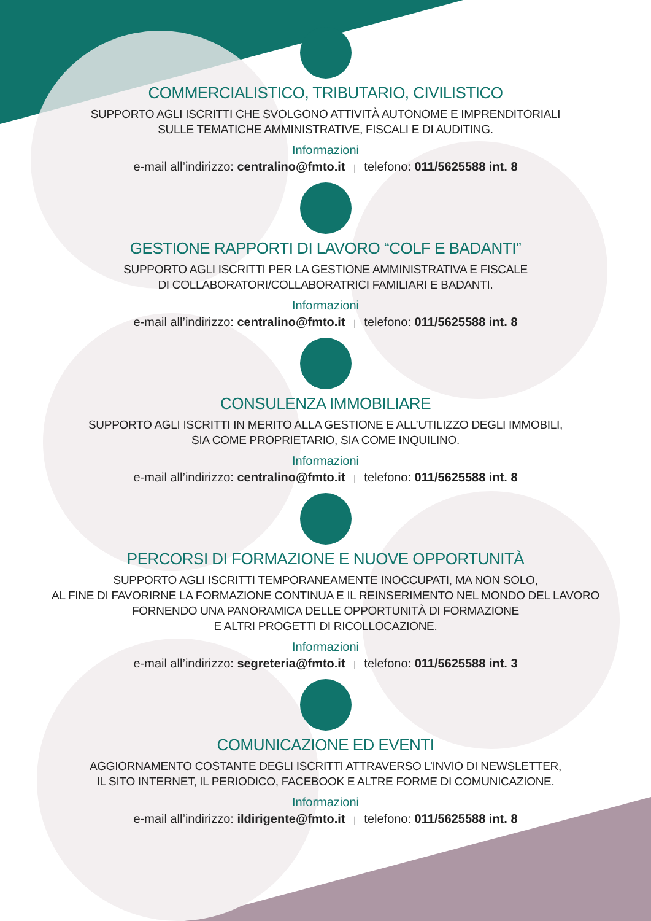COMMERCIALISTICO, TRIBUTARIO, CIVILISTICO
SUPPORTO AGLI ISCRITTI CHE SVOLGONO ATTIVITÀ AUTONOME E IMPRENDITORIALI
SULLE TEMATICHE AMMINISTRATIVE, FISCALI E DI AUDITING.
Informazioni
e-mail all’indirizzo: centralino@fmto.it | telefono: 011/5625588 int. 8
GESTIONE RAPPORTI DI LAVORO “COLF E BADANTI”
SUPPORTO AGLI ISCRITTI PER LA GESTIONE AMMINISTRATIVA E FISCALE
DI COLLABORATORI/COLLABORATRICI FAMILIARI E BADANTI.
Informazioni
e-mail all’indirizzo: centralino@fmto.it | telefono: 011/5625588 int. 8
CONSULENZA IMMOBILIARE
SUPPORTO AGLI ISCRITTI IN MERITO ALLA GESTIONE E ALL’UTILIZZO DEGLI IMMOBILI,
SIA COME PROPRIETARIO, SIA COME INQUILINO.
Informazioni
e-mail all’indirizzo: centralino@fmto.it | telefono: 011/5625588 int. 8
PERCORSI DI FORMAZIONE E NUOVE OPPORTUNITÀ
SUPPORTO AGLI ISCRITTI TEMPORANEAMENTE INOCCUPATI, MA NON SOLO,
AL FINE DI FAVORIRNE LA FORMAZIONE CONTINUA E IL REINSERIMENTO NEL MONDO DEL LAVORO
FORNENDO UNA PANORAMICA DELLE OPPORTUNITÀ DI FORMAZIONE
E ALTRI PROGETTI DI RICOLLOCAZIONE.
Informazioni
e-mail all’indirizzo: segreteria@fmto.it | telefono: 011/5625588 int. 3
COMUNICAZIONE ED EVENTI
AGGIORNAMENTO COSTANTE DEGLI ISCRITTI ATTRAVERSO L’INVIO DI NEWSLETTER,
IL SITO INTERNET, IL PERIODICO, FACEBOOK E ALTRE FORME DI COMUNICAZIONE.
Informazioni
e-mail all’indirizzo: ildirigente@fmto.it | telefono: 011/5625588 int. 8